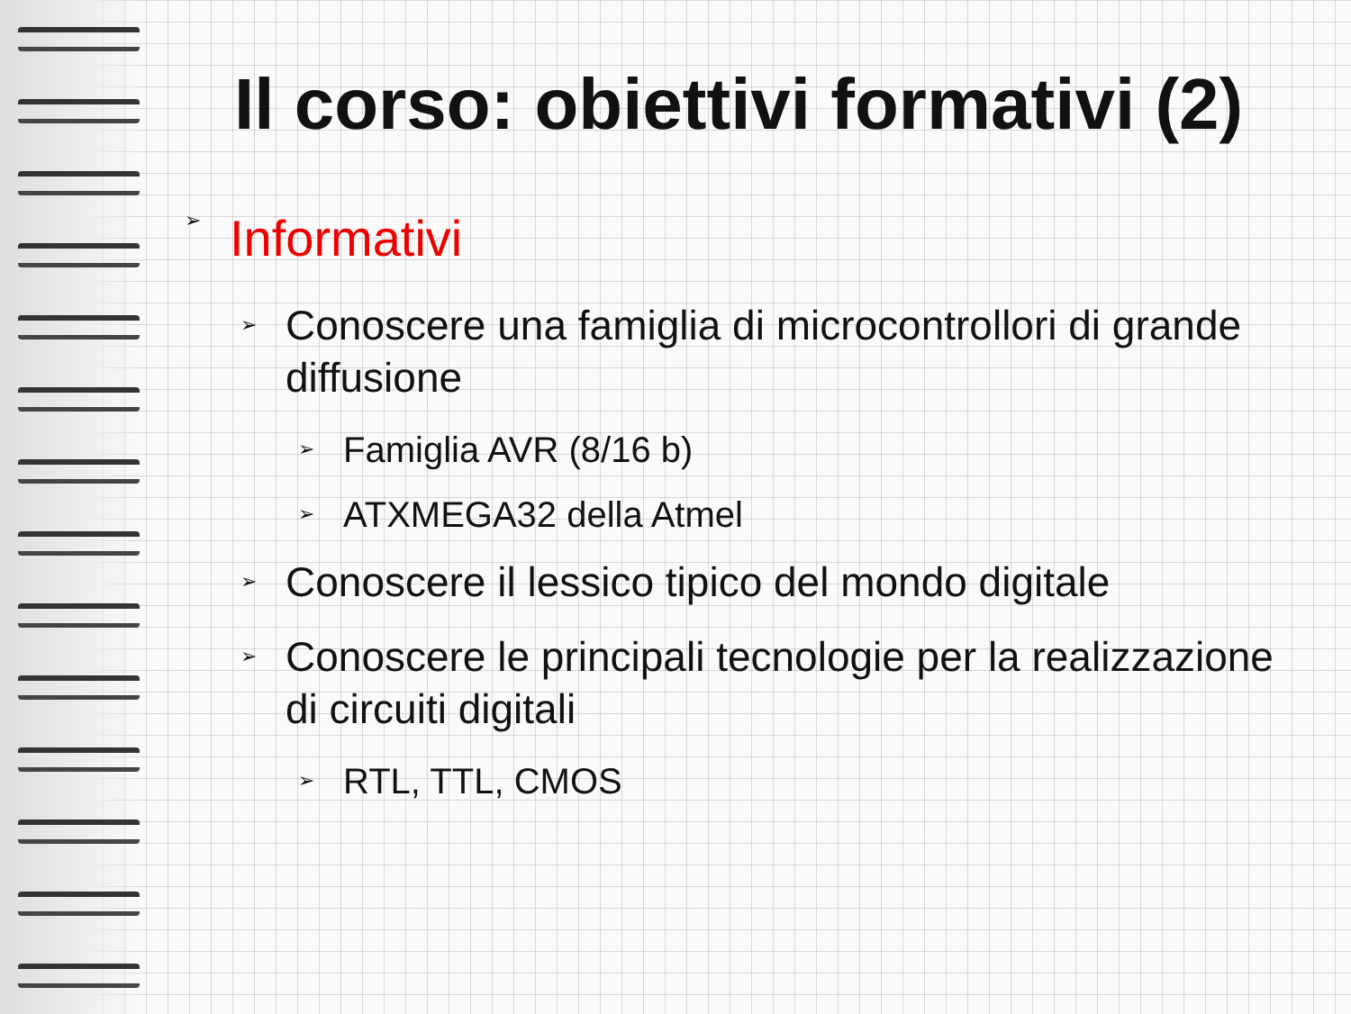Il corso: obiettivi formativi (2)
➢ Informativi
➢ Conoscere una famiglia di microcontrollori di grande diffusione
➢ Famiglia AVR (8/16 b)
➢ ATXMEGA32 della Atmel
➢ Conoscere il lessico tipico del mondo digitale
➢ Conoscere le principali tecnologie per la realizzazione di circuiti digitali
➢ RTL, TTL, CMOS